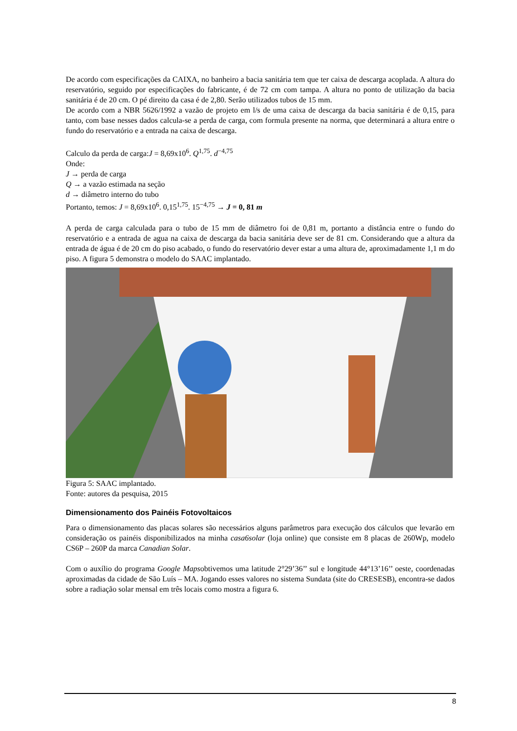De acordo com especificações da CAIXA, no banheiro a bacia sanitária tem que ter caixa de descarga acoplada. A altura do reservatório, seguido por especificações do fabricante, é de 72 cm com tampa. A altura no ponto de utilização da bacia sanitária é de 20 cm. O pé direito da casa é de 2,80. Serão utilizados tubos de 15 mm.
De acordo com a NBR 5626/1992 a vazão de projeto em l/s de uma caixa de descarga da bacia sanitária é de 0,15, para tanto, com base nesses dados calcula-se a perda de carga, com formula presente na norma, que determinará a altura entre o fundo do reservatório e a entrada na caixa de descarga.
Calculo da perda de carga:J = 8,69x10<sup>6</sup>. Q<sup>1,75</sup>. d<sup>−4,75</sup>
Onde:
J → perda de carga
Q → a vazão estimada na seção
d → diâmetro interno do tubo
Portanto, temos: J = 8,69x10<sup>6</sup>. 0,15<sup>1,75</sup>. 15<sup>−4,75</sup> → J = 0, 81 m
A perda de carga calculada para o tubo de 15 mm de diâmetro foi de 0,81 m, portanto a distância entre o fundo do reservatório e a entrada de agua na caixa de descarga da bacia sanitária deve ser de 81 cm. Considerando que a altura da entrada de água é de 20 cm do piso acabado, o fundo do reservatório dever estar a uma altura de, aproximadamente 1,1 m do piso. A figura 5 demonstra o modelo do SAAC implantado.
Figura 5: SAAC implantado.
Fonte: autores da pesquisa, 2015
Dimensionamento dos Painéis Fotovoltaicos
Para o dimensionamento das placas solares são necessários alguns parâmetros para execução dos cálculos que levarão em consideração os painéis disponibilizados na minha casa6solar (loja online) que consiste em 8 placas de 260Wp, modelo CS6P – 260P da marca Canadian Solar.
Com o auxílio do programa Google Mapsobtivemos uma latitude 2°29’36’’ sul e longitude 44°13’16’’ oeste, coordenadas aproximadas da cidade de São Luís – MA. Jogando esses valores no sistema Sundata (site do CRESESB), encontra-se dados sobre a radiação solar mensal em três locais como mostra a figura 6.
8